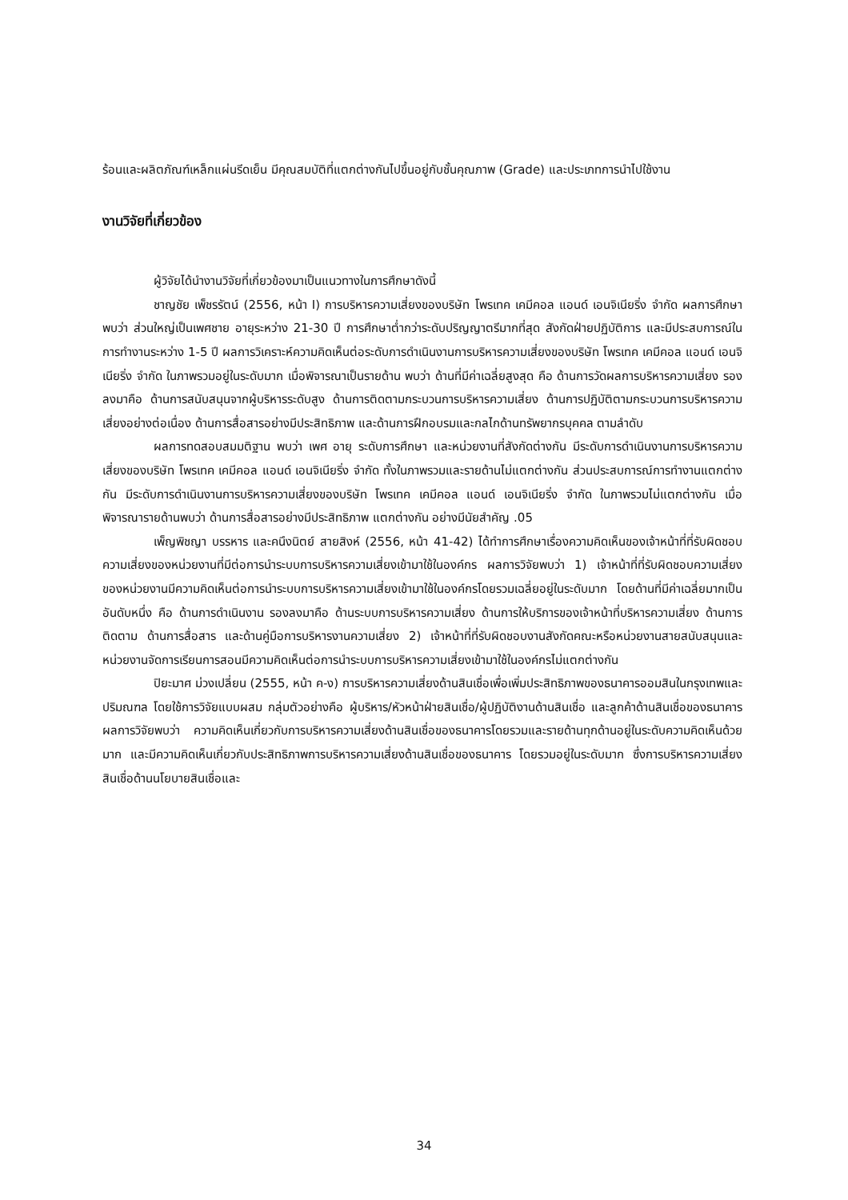ร้อนและผลิตภัณฑ์เหล็กแผ่นรีดเย็น มีคุณสมบัติที่แตกต่างกันไปขึ้นอยู่กับชั้นคุณภาพ (Grade) และประเภทการนำไปใช้งาน
งานวิจัยที่เกี่ยวข้อง
ผู้วิจัยได้นำงานวิจัยที่เกี่ยวข้องมาเป็นแนวทางในการศึกษาดังนี้
ชาญชัย เพ็ชรรัตน์ (2556, หน้า I) การบริหารความเสี่ยงของบริษัท โพรเทค เคมีคอล แอนด์ เอนจิเนียริ่ง จำกัด ผลการศึกษาพบว่า ส่วนใหญ่เป็นเพศชาย อายุระหว่าง 21-30 ปี การศึกษาต่ำกว่าระดับปริญญาตรีมากที่สุด สังกัดฝ่ายปฏิบัติการ และมีประสบการณ์ในการทำงานระหว่าง 1-5 ปี ผลการวิเคราะห์ความคิดเห็นต่อระดับการดำเนินงานการบริหารความเสี่ยงของบริษัท โพรเทค เคมีคอล แอนด์ เอนจิเนียริ่ง จำกัด ในภาพรวมอยู่ในระดับมาก เมื่อพิจารณาเป็นรายด้าน พบว่า ด้านที่มีค่าเฉลี่ยสูงสุด คือ ด้านการวัดผลการบริหารความเสี่ยง รองลงมาคือ ด้านการสนับสนุนจากผู้บริหารระดับสูง ด้านการติดตามกระบวนการบริหารความเสี่ยง ด้านการปฏิบัติตามกระบวนการบริหารความเสี่ยงอย่างต่อเนื่อง ด้านการสื่อสารอย่างมีประสิทธิภาพ และด้านการฝึกอบรมและกลไกด้านทรัพยากรบุคคล ตามลำดับ
ผลการทดสอบสมมติฐาน พบว่า เพศ อายุ ระดับการศึกษา และหน่วยงานที่สังกัดต่างกัน มีระดับการดำเนินงานการบริหารความเสี่ยงของบริษัท โพรเทค เคมีคอล แอนด์ เอนจิเนียริ่ง จำกัด ทั้งในภาพรวมและรายด้านไม่แตกต่างกัน ส่วนประสบการณ์การทำงานแตกต่างกัน มีระดับการดำเนินงานการบริหารความเสี่ยงของบริษัท โพรเทค เคมีคอล แอนด์ เอนจิเนียริ่ง จำกัด ในภาพรวมไม่แตกต่างกัน เมื่อพิจารณารายด้านพบว่า ด้านการสื่อสารอย่างมีประสิทธิภาพ แตกต่างกัน อย่างมีนัยสำคัญ .05
เพ็ญพิชญา บรรหาร และคนึงนิตย์ สายสิงห์ (2556, หน้า 41-42) ได้ทำการศึกษาเรื่องความคิดเห็นของเจ้าหน้าที่ที่รับผิดชอบความเสี่ยงของหน่วยงานที่มีต่อการนำระบบการบริหารความเสี่ยงเข้ามาใช้ในองค์กร ผลการวิจัยพบว่า 1) เจ้าหน้าที่ที่รับผิดชอบความเสี่ยงของหน่วยงานมีความคิดเห็นต่อการนำระบบการบริหารความเสี่ยงเข้ามาใช้ในองค์กรโดยรวมเฉลี่ยอยู่ในระดับมาก โดยด้านที่มีค่าเฉลี่ยมากเป็นอันดับหนึ่ง คือ ด้านการดำเนินงาน รองลงมาคือ ด้านระบบการบริหารความเสี่ยง ด้านการให้บริการของเจ้าหน้าที่บริหารความเสี่ยง ด้านการติดตาม ด้านการสื่อสาร และด้านคู่มือการบริหารงานความเสี่ยง 2) เจ้าหน้าที่ที่รับผิดชอบงานสังกัดคณะหรือหน่วยงานสายสนับสนุนและหน่วยงานจัดการเรียนการสอนมีความคิดเห็นต่อการนำระบบการบริหารความเสี่ยงเข้ามาใช้ในองค์กรไม่แตกต่างกัน
ปิยะมาศ ม่วงเปลี่ยน (2555, หน้า ค-ง) การบริหารความเสี่ยงด้านสินเชื่อเพื่อเพิ่มประสิทธิภาพของธนาคารออมสินในกรุงเทพและปริมณฑล โดยใช้การวิจัยแบบผสม กลุ่มตัวอย่างคือ ผู้บริหาร/หัวหน้าฝ่ายสินเชื่อ/ผู้ปฏิบัติงานด้านสินเชื่อ และลูกค้าด้านสินเชื่อของธนาคาร ผลการวิจัยพบว่า ความคิดเห็นเกี่ยวกับการบริหารความเสี่ยงด้านสินเชื่อของธนาคารโดยรวมและรายด้านทุกด้านอยู่ในระดับความคิดเห็นด้วยมาก และมีความคิดเห็นเกี่ยวกับประสิทธิภาพการบริหารความเสี่ยงด้านสินเชื่อของธนาคาร โดยรวมอยู่ในระดับมาก ซึ่งการบริหารความเสี่ยงสินเชื่อด้านนโยบายสินเชื่อและ
34